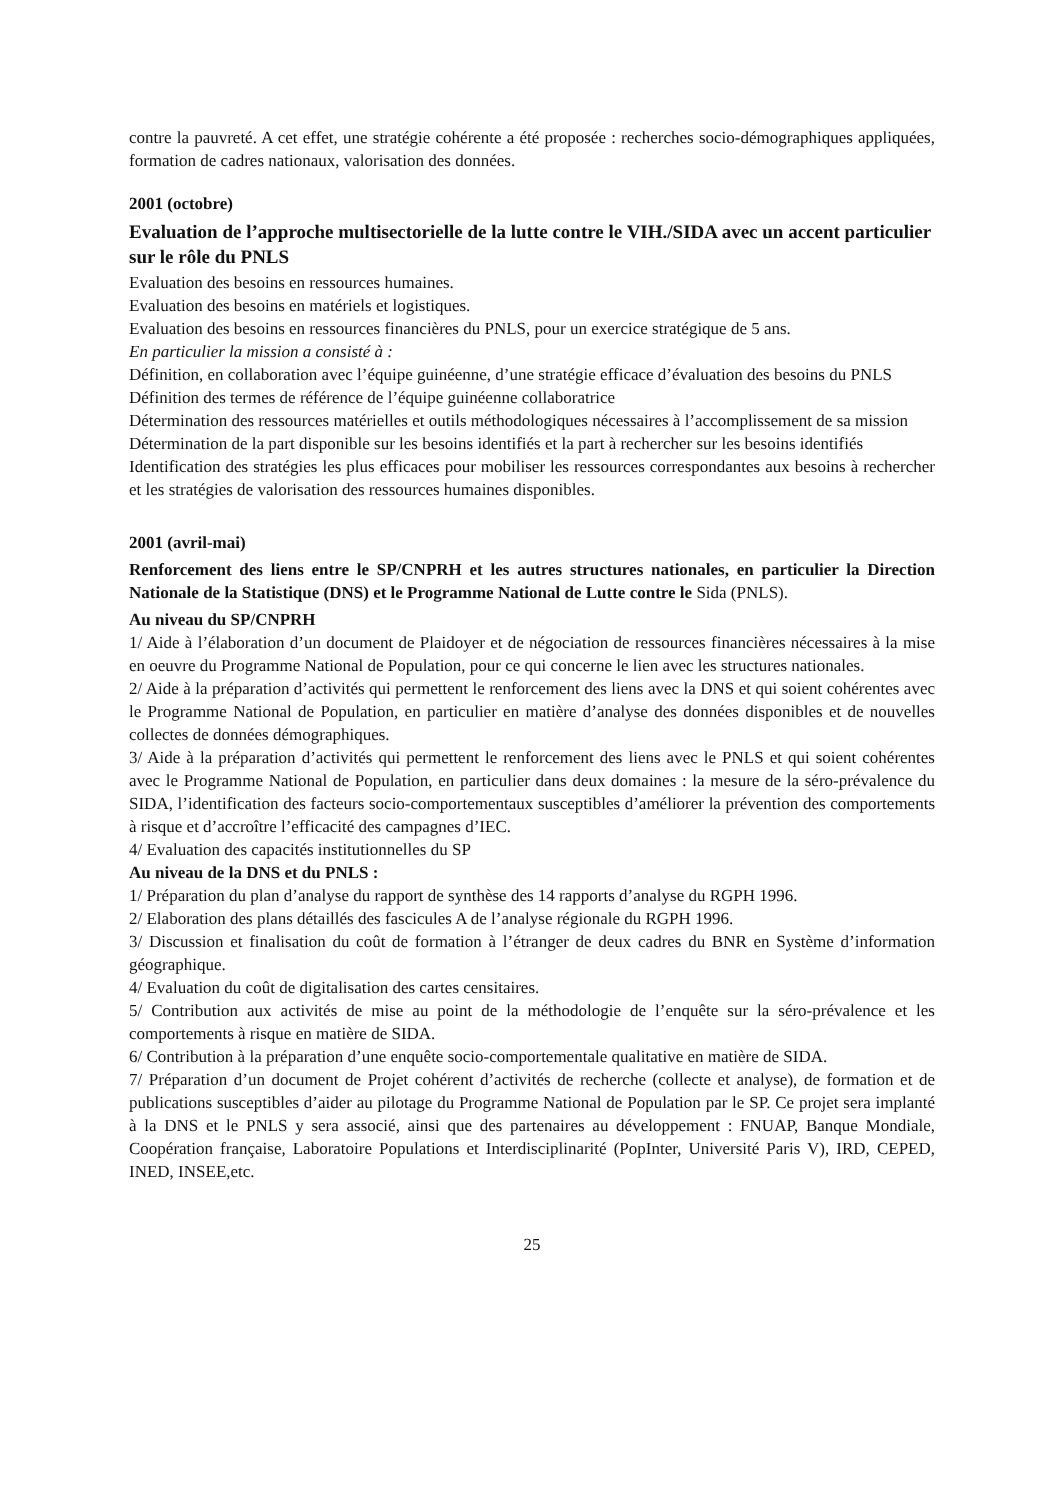contre la pauvreté. A cet effet, une stratégie cohérente a été proposée : recherches socio-démographiques appliquées, formation de cadres nationaux, valorisation des données.
2001 (octobre)
Evaluation de l’approche multisectorielle de la lutte contre le VIH./SIDA avec un accent particulier sur le rôle du PNLS
Evaluation des besoins en ressources humaines.
Evaluation des besoins en matériels et logistiques.
Evaluation des besoins en ressources financières du PNLS, pour un exercice stratégique de 5 ans.
En particulier la mission a consisté à :
Définition, en collaboration avec l’équipe guinéenne, d’une stratégie efficace d’évaluation des besoins du PNLS
Définition des termes de référence de l’équipe guinéenne collaboratrice
Détermination des ressources matérielles et outils méthodologiques nécessaires à l’accomplissement de sa mission
Détermination de la part disponible sur les besoins identifiés et la part à rechercher sur les besoins identifiés
Identification des stratégies les plus efficaces pour mobiliser les ressources correspondantes aux besoins à rechercher et les stratégies de valorisation des ressources humaines disponibles.
2001 (avril-mai)
Renforcement des liens entre le SP/CNPRH et les autres structures nationales, en particulier la Direction Nationale de la Statistique (DNS) et le Programme National de Lutte contre le Sida (PNLS).
Au niveau du SP/CNPRH
1/ Aide à l’élaboration d’un document de Plaidoyer et de négociation de ressources financières nécessaires à la mise en oeuvre du Programme National de Population, pour ce qui concerne le lien avec les structures nationales.
2/ Aide à la préparation d’activités qui permettent le renforcement des liens avec la DNS et qui soient cohérentes avec le Programme National de Population, en particulier en matière d’analyse des données disponibles et de nouvelles collectes de données démographiques.
3/ Aide à la préparation d’activités qui permettent le renforcement des liens avec le PNLS et qui soient cohérentes avec le Programme National de Population, en particulier dans deux domaines : la mesure de la séro-prévalence du SIDA, l’identification des facteurs socio-comportementaux susceptibles d’améliorer la prévention des comportements à risque et d’accroître l’efficacité des campagnes d’IEC.
4/ Evaluation des capacités institutionnelles du SP
Au niveau de la DNS et du PNLS :
1/ Préparation du plan d’analyse du rapport de synthèse des 14 rapports d’analyse du RGPH 1996.
2/ Elaboration des plans détaillés des fascicules A de l’analyse régionale du RGPH 1996.
3/ Discussion et finalisation du coût de formation à l’étranger de deux cadres du BNR en Système d’information géographique.
4/ Evaluation du coût de digitalisation des cartes censitaires.
5/ Contribution aux activités de mise au point de la méthodologie de l’enquête sur la séro-prévalence et les comportements à risque en matière de SIDA.
6/ Contribution à la préparation d’une enquête socio-comportementale qualitative en matière de SIDA.
7/ Préparation d’un document de Projet cohérent d’activités de recherche (collecte et analyse), de formation et de publications susceptibles d’aider au pilotage du Programme National de Population par le SP. Ce projet sera implanté à la DNS et le PNLS y sera associé, ainsi que des partenaires au développement : FNUAP, Banque Mondiale, Coopération française, Laboratoire Populations et Interdisciplinarité (PopInter, Université Paris V), IRD, CEPED, INED, INSEE,etc.
25